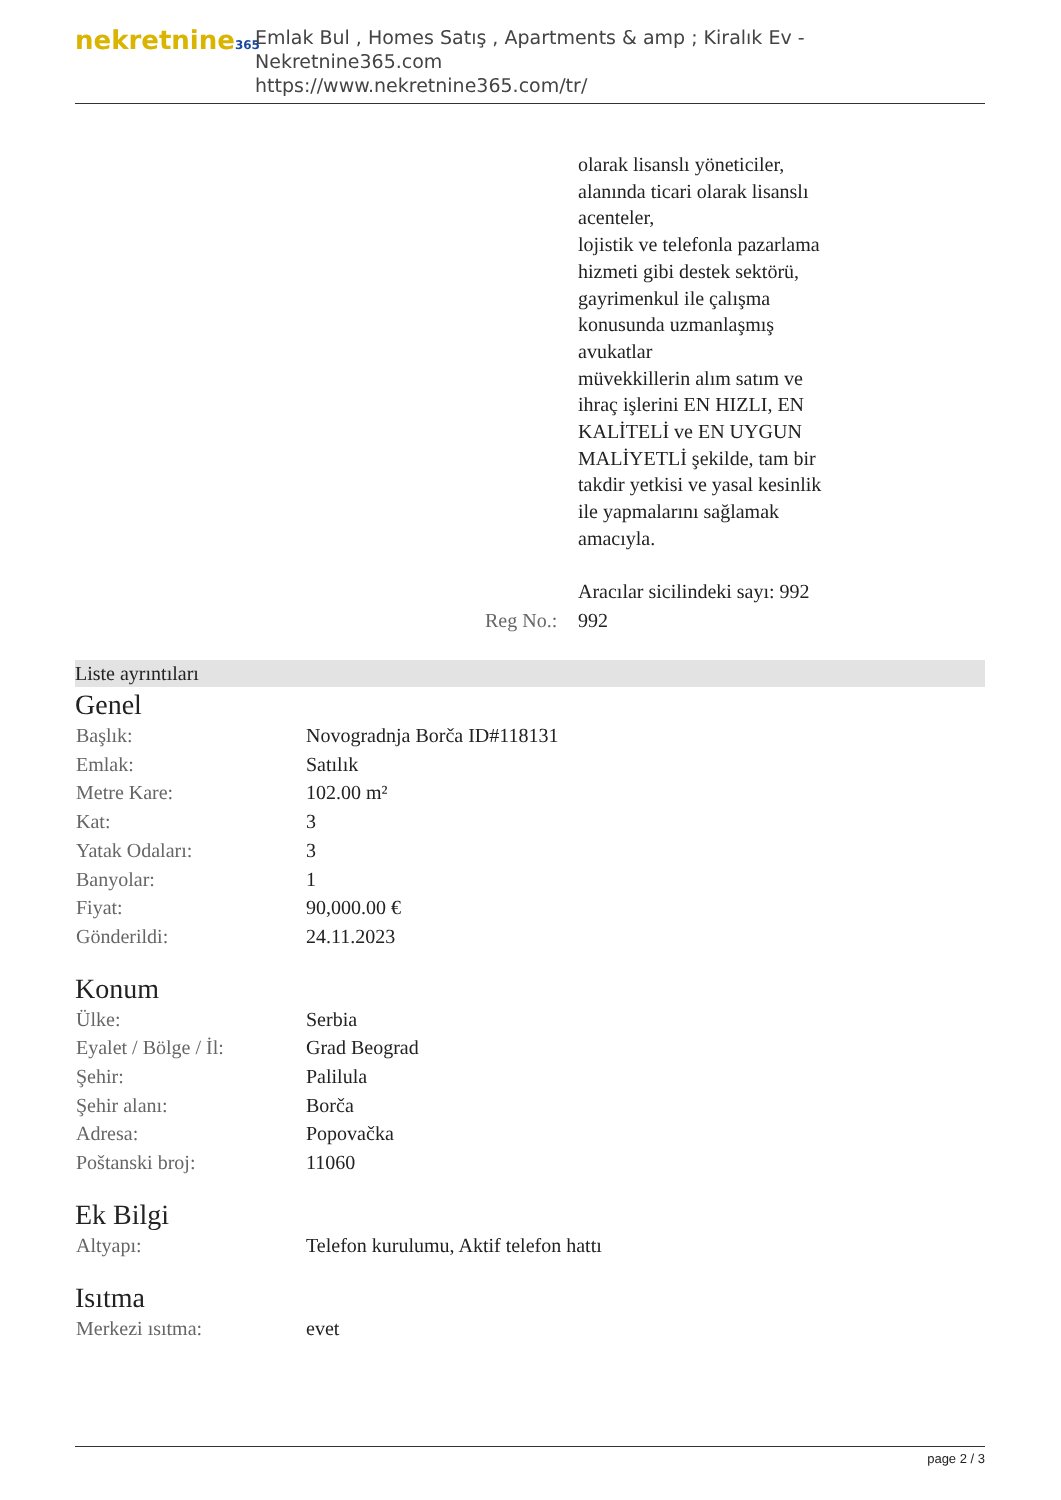nekretnine365
Emlak Bul , Homes Satış , Apartments & amp ; Kiralık Ev - Nekretnine365.com
https://www.nekretnine365.com/tr/
| | | olarak lisanslı yöneticiler, alanında ticari olarak lisanslı acenteler, lojistik ve telefonla pazarlama hizmeti gibi destek sektörü, gayrimenkul ile çalışma konusunda uzmanlaşmış avukatlar müvekkillerin alım satım ve ihraç işlerini EN HIZLI, EN KALİTELİ ve EN UYGUN MALİYETLİ şekilde, tam bir takdir yetkisi ve yasal kesinlik ile yapmalarını sağlamak amacıyla. Aracılar sicilindeki sayı: 992 |
| | Reg No.: | 992 |
Liste ayrıntıları
Genel
| Başlık: | Novogradnja Borča ID#118131 |
| Emlak: | Satılık |
| Metre Kare: | 102.00 m² |
| Kat: | 3 |
| Yatak Odaları: | 3 |
| Banyolar: | 1 |
| Fiyat: | 90,000.00 € |
| Gönderildi: | 24.11.2023 |
Konum
| Ülke: | Serbia |
| Eyalet / Bölge / İl: | Grad Beograd |
| Şehir: | Palilula |
| Şehir alanı: | Borča |
| Adresa: | Popovačka |
| Poštanski broj: | 11060 |
Ek Bilgi
| Altyapı: | Telefon kurulumu, Aktif telefon hattı |
Isıtma
| Merkezi ısıtma: | evet |
page 2 / 3